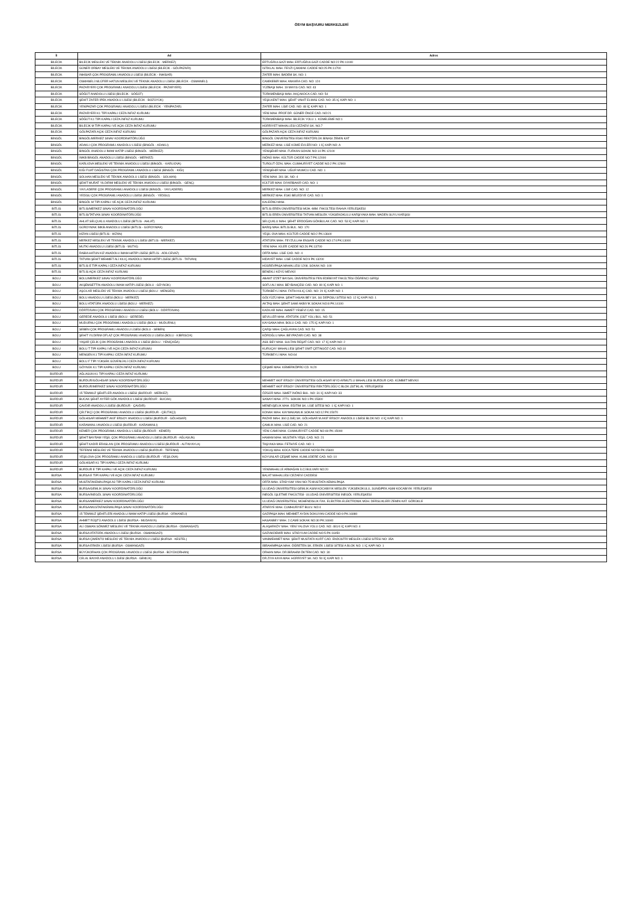ÖSYM BAŞVURU MERKEZLERİ
| İl | Ad | Adres |
| --- | --- | --- |
| BİLECİK | BİLECİK MESLEKİ VE TEKNİK ANADOLU LİSESİ (BİLECİK - MERKEZ) | ERTUĞRULGAZİ MAH. ERTUĞRULGAZİ CADDE NO:22 PK:11040 |
| BİLECİK | GÜNER ORBAY MESLEKİ VE TEKNİK ANADOLU LİSESİ (BİLECİK - GÖLPAZARI) | İSTİKLAL MAH. FEVZİ ÇAKMAK CADDE NO:25 PK:11700 |
| BİLECİK | İNHİSAR ÇOK PROGRAMLI ANADOLU LİSESİ (BİLECİK - İNHİSAR) | ZAFER MAH. BADEM SK. NO: 1 |
| BİLECİK | OSMANELİ NİLÜFER HATUN MESLEKİ VE TEKNİK ANADOLU LİSESİ (BİLECİK - OSMANELİ) | CAMİKEBİR MAH. ANKARA CAD. NO: 124 |
| BİLECİK | PAZARYERİ ÇOK PROGRAMLI ANADOLU LİSESİ (BİLECİK - PAZARYERİ) | YÜZBAŞI MAH. 19 MAYIS CAD. NO: 43 |
| BİLECİK | SÖĞÜT ANADOLU LİSESİ (BİLECİK - SÖĞÜT) | TÜRKMENBAŞI MAH. AKÇAKOCA CAD. NO: 54 |
| BİLECİK | ŞEHİT ZAFER İPEK ANADOLU LİSESİ (BİLECİK - BOZÜYÜK) | YEŞİLKENT MAH. ŞEHİT VAHİT ELMAS CAD. NO: 35 İÇ KAPI NO: 1 |
| BİLECİK | YENİPAZAR ÇOK PROGRAMLI ANADOLU LİSESİ (BİLECİK - YENİPAZAR) | ZAFER MAH. LİSE CAD. NO: 48 İÇ KAPI NO: 1 |
| BİLECİK | PAZARYERİ K1 TİPİ KAPALI CEZA İNFAZ KURUMU | YENİ MAH. PROF.DR. GÜNER ÖNCE CAD. NO:21 |
| BİLECİK | SÖĞÜT K1 TİPİ KAPALI CEZA İNFAZ KURUMU | TÜRKMENBAŞI MAH. BİLECİK YOLU 1. KÜMELEME NO:1 |
| BİLECİK | BİLECİK M TİPİ KAPALI VE AÇIK CEZA İNFAZ KURUMU | HÜRRİYET MAHALLESİ CEZAEVİ SK. NO.7 |
| BİLECİK | GÖLPAZARI AÇIK CEZA İNFAZ KURUMU | GÖLPAZARI AÇIK CEZA İNFAZ KURUMU |
| BİNGÖL | BİNGÖL/MERKEZ SINAV KOORDİNATÖRLÜĞÜ | BİNGÖL ÜNİVERSİTESİ ESKİ REKTÖRLÜK BİNASI ZEMİN KAT |
| BİNGÖL | ADAKLI ÇOK PROGRAMLI ANADOLU LİSESİ (BİNGÖL - ADAKLI) | MERKEZ MAH. LİSE KÜME EVLERİ NO: 1 İÇ KAPI NO: A |
| BİNGÖL | BİNGÖL ANADOLU İMAM HATİP LİSESİ (BİNGÖL - MERKEZ) | YENİŞEHİR MAH. FURKAN SOKAK NO:14 PK:12100 |
| BİNGÖL | İMKB BİNGÖL ANADOLU LİSESİ (BİNGÖL - MERKEZ) | İNÖNÜ MAH. KÜLTÜR CADDE NO:7 PK:12000 |
| BİNGÖL | KARLIOVA MESLEKİ VE TEKNİK ANADOLU LİSESİ (BİNGÖL - KARLIOVA) | TURGUT ÖZAL MAH. CUMHURİYET CADDE NO:2 PK:12900 |
| BİNGÖL | KİĞI FUAT DAĞISTAN ÇOK PROGRAMLI ANADOLU LİSESİ (BİNGÖL - KİĞI) | YENİŞEHİR MAH. UĞUR MUMCU CAD. NO: 1 |
| BİNGÖL | SOLHAN MESLEKİ VE TEKNİK ANADOLU LİSESİ (BİNGÖL - SOLHAN) | YENİ MAH. 301 SK. NO: 4 |
| BİNGÖL | ŞEHİT MURAT YILDIRIM MESLEKİ VE TEKNİK ANADOLU LİSESİ (BİNGÖL - GENÇ) | KÜLTÜR MAH. DİYARBAKIR CAD. NO: 1 |
| BİNGÖL | YAYLADERE ÇOK PROGRAMLI ANADOLU LİSESİ (BİNGÖL - YAYLADERE) | MERKEZ MAH. LİSE CAD. NO: 12 |
| BİNGÖL | YEDİSU ÇOK PROGRAMLI ANADOLU LİSESİ (BİNGÖL - YEDİSU) | MERKEZ MAH. ESKİ BELEDİYE CAD. NO: 1 |
| BİNGÖL | BİNGÖL M TİPİ KAPALI VE AÇIK CEZA İNFAZ KURUMU | KALEÖNÜ MAH. |
| BİTLİS | BİTLİS/MERKEZ SINAV KOORDİNATÖRLÜĞÜ | BİTLİS EREN ÜNİVERSİTESİ MÜH.-MİM. FAKÜLTESİ RAHVA YERLEŞKESİ |
| BİTLİS | BİTLİS/TATVAN SINAV KOORDİNATÖRLÜĞÜ | BİTLİS EREN ÜNİVERSİTESİ TATVAN MESLEK YÜKSEKOKULU KARŞIYAKA MAH. MADEN SUYU KARŞISI |
| BİTLİS | AHLAT SELÇUKLU ANADOLU LİSESİ (BİTLİS - AHLAT) | SELÇUKLU MAH. ŞEHİT ERDOĞAN GÖKBULAK CAD. NO: 53 İÇ KAPI NO: 1 |
| BİTLİS | GÜROYMAK İMKB ANADOLU LİSESİ (BİTLİS - GÜROYMAK) | BARIŞ MAH. BİTLİS BUL. NO: 170 |
| BİTLİS | HİZAN LİSESİ (BİTLİS - HİZAN) | YEŞİL OVA MAH. KÜLTÜR CADDE NO:2 PK:13600 |
| BİTLİS | MERKEZ MESLEKİ VE TEKNİK ANADOLU LİSESİ (BİTLİS - MERKEZ) | ATATÜRK MAH. FEYZULLAH ENSARİ CADDE NO:174 PK:13000 |
| BİTLİS | MUTKİ ANADOLU LİSESİ (BİTLİS - MUTKİ) | YENİ MAH. KİLER CADDE NO:26 PK:13700 |
| BİTLİS | RABİA HATUN KIZ ANADOLU İMAM HATİP LİSESİ (BİTLİS - ADİLCEVAZ) | ORTA MAH. LİSE CAD. NO: 4 |
| BİTLİS | TATVAN ŞEHİT MEHMET ALİ KILIÇ ANADOLU İMAM HATİP LİSESİ (BİTLİS - TATVAN) | HİDAYET MAH. LİSE CADDE NO:9 PK:13200 |
| BİTLİS | BİTLİS E TİPİ KAPALI CEZA İNFAZ KURUMU | HÜSREVPAŞA MAHALLESİ 1208. SOKAK NO: 100 |
| BİTLİS | BİTLİS AÇIK CEZA İNFAZ KURUMU | BENEKLİ KÖYÜ MEVKİİ |
| BOLU | BOLU/MERKEZ SINAV KOORDİNATÖRLÜĞÜ | ABANT İZZET BAYSAL ÜNİVERSİTESİ FEN EDEBİYAT FAKÜLTESİ ÖĞRENCİ GİRİŞİ |
| BOLU | AKŞEMSETTİN ANADOLU İMAM HATİP LİSESİ (BOLU - GÖYNÜK) | SOFU ALİ MAH. BEYBAHÇESİ CAD. NO: 80 İÇ KAPI NO: 1 |
| BOLU | AŞCILAR MESLEKİ VE TEKNİK ANADOLU LİSESİ (BOLU - MENGEN) | TÜRKBEYLİ MAH. FATİH KILIÇ CAD. NO: 20 İÇ KAPI NO: 1 |
| BOLU | BOLU ANADOLU LİSESİ (BOLU - MERKEZ) | GÖLYÜZÜ MAH. ŞEHİT İHSAN BEY SK. SU DEPOSU SİTESİ NO: 12 İÇ KAPI NO: 1 |
| BOLU | BOLU ATATÜRK ANADOLU LİSESİ (BOLU - MERKEZ) | AKTAŞ MAH. ŞEHİT SAMİ AKBIYIK SOKAK NO:8 PK:14100 |
| BOLU | DÖRTDİVAN ÇOK PROGRAMLI ANADOLU LİSESİ (BOLU - DÖRTDİVAN) | KADILAR MAH. AHMET YESEVİ CAD. NO: 15 |
| BOLU | GEREDE ANADOLU LİSESİ (BOLU - GEREDE) | SEVİLLER MAH. ATATÜRK (ÜST YOL) BUL. NO: 51 |
| BOLU | MUDURNU ÇOK PROGRAMLI ANADOLU LİSESİ (BOLU - MUDURNU) | KAYGANA MAH. BOLU CAD. NO: 175 İÇ KAPI NO: 1 |
| BOLU | SEBEN ÇOK PROGRAMLI ANADOLU LİSESİ (BOLU - SEBEN) | ÇARŞI MAH. ÇAĞLAYAN CAD. NO: 51 |
| BOLU | ŞEHİT YILDIRIM OFLAZ ÇOK PROGRAMLI ANADOLU LİSESİ (BOLU - KIBRISCIK) | KÖROĞLU MAH. BEYPAZARI CAD. NO: 38 |
| BOLU | YAŞAR ÇELİK ÇOK PROGRAMLI ANADOLU LİSESİ (BOLU - YENİÇAĞA) | ASİL BEY MAH. SULTAN REŞAT CAD. NO: 17 İÇ KAPI NO: 2 |
| BOLU | BOLU T TİPİ KAPALI VE AÇIK CEZA İNFAZ KURUMU | KURUÇAY MAHALLESİ ŞEHİT ÜMİT ÇETİNGÖZ CAD. NO:10 |
| BOLU | MENGEN K1 TİPİ KAPALI CEZA İNFAZ KURUMU | TÜRKBEYLİ MAH. NO:64 |
| BOLU | BOLU F TİPİ YÜKSEK GÜVENLİKLİ CEZA İNFAZ KURUMU | |
| BOLU | GÖYNÜK K1 TİPİ KAPALI CEZA İNFAZ KURUMU | ÇEŞME MAH. KEMERKÖPRÜ CD. N:20 |
| BURDUR | AĞLASUN K1 TİPİ KAPALI CEZA İNFAZ KURUMU | |
| BURDUR | BURDUR/GÖLHİSAR SINAV KOORDİNATÖRLÜĞÜ | MEHMET AKİF ERSOY ÜNİVERSİTESİ GÖLHİSAR MYO ARMUTLU MAHALLESİ BURDUR CAD. KÜMBET MEVKİİ |
| BURDUR | BURDUR/MERKEZ SINAV KOORDİNATÖRLÜĞÜ | MEHMET AKİF ERSOY ÜNİVERSİTESİ REKTÖRLÜĞÜ C BLOK (İSTİKLAL YERLEŞKESİ |
| BURDUR | 15 TEMMUZ ŞEHİTLER ANADOLU LİSESİ (BURDUR - MERKEZ) | ÖZGÜR MAH. İSMET İNÖNÜ BUL. NO: 31 İÇ KAPI NO: 33 |
| BURDUR | BUCAK ŞEHİT AYFER GÖK ANADOLU LİSESİ (BURDUR - BUCAK) | SANAYİ MAH. 2771. SOKAK NO:1 PK:15300 |
| BURDUR | ÇAVDIR ANADOLU LİSESİ (BURDUR - ÇAVDIR) | MENEVŞELİK MAH. EĞİTİM SK. LİSE SİTESİ NO: 1 İÇ KAPI NO: 1 |
| BURDUR | ÇELTİKÇİ ÇOK PROGRAMLI ANADOLU LİSESİ (BURDUR - ÇELTİKÇİ) | KONAK MAH. KAYMAKAMLIK SOKAK NO:12 PK:15070 |
| BURDUR | GÖLHİSAR MEHMET AKİF ERSOY ANADOLU LİSESİ (BURDUR - GÖLHİSAR) | PAZAR MAH. 360 (LİSE) SK. GÖLHİSAR M.AKİF ERSOY ANADOLU LİSESİ BLOK NO: 4 İÇ KAPI NO: 1 |
| BURDUR | KARAMANLI ANADOLU LİSESİ (BURDUR - KARAMANLI) | ÇAMLIK MAH. LİSE CAD. NO: 21 |
| BURDUR | KEMER ÇOK PROGRAMLI ANADOLU LİSESİ (BURDUR - KEMER) | YENİ CAMİİ MAH. CUMHURİYET CADDE NO:69 PK:15090 |
| BURDUR | ŞEHİT BAYRAM YEŞİL ÇOK PROGRAMLI ANADOLU LİSESİ (BURDUR - AĞLASUN) | HAMAM MAH. MUSTAFA YEŞİL CAD. NO: 21 |
| BURDUR | ŞEHİT KADİR ERASLAN ÇOK PROGRAMLI ANADOLU LİSESİ (BURDUR - ALTINYAYLA) | TAŞYAKA MAH. FETHİYE CAD. NO: 1 |
| BURDUR | TEFENNİ MESLEKİ VE TEKNİK ANADOLU LİSESİ (BURDUR - TEFENNİ) | YOKUŞ MAH. KOCA TEPE CADDE NO:59 PK:15600 |
| BURDUR | YEŞİLOVA ÇOK PROGRAMLI ANADOLU LİSESİ (BURDUR - YEŞİLOVA) | KOYUNLAR ÇEŞME MAH. KUMLUDERE CAD. NO: 10 |
| BURDUR | GÖLHİSAR K1 TİPİ KAPALI CEZA İNFAZ KURUMU | |
| BURDUR | BURDUR E TİPİ KAPALI VE AÇIK CEZA İNFAZ KURUMU | YENİMAHALLE ARMAĞAN İLCİ BULVARI NO:20 |
| BURSA | BURSA E TİPİ KAPALI VE AÇIK CEZA İNFAZ KURUMU | BALAT MAHALLESİ CEZAEVİ CADDESİ |
| BURSA | MUSTAFAKEMALPAŞA A3 TİPİ KAPALI CEZA İNFAZ KURUMU | ORTA MAH. STADYUM YANI NO:75 MUSTAFA KEMALPAŞA |
| BURSA | BURSA/GEMLİK SINAV KOORDİNATÖRLÜĞÜ | ULUDAĞ ÜNİVERSİTESİ GEMLİK ASIM KOCABIYIK MESLEK YÜKSEKOKULU, SUNĞİPEK ASIM KOCABIYIK YERLEŞKESİ |
| BURSA | BURSA/İNEGÖL SINAV KOORDİNATÖRLÜĞÜ | İNEGÖL İŞLETME FAKÜLTESİ- ULUDAĞ ÜNİVERSİTESİ İNEGÖL YERLEŞKESİ |
| BURSA | BURSA/MERKEZ SINAV KOORDİNATÖRLÜĞÜ | ULUDAĞ ÜNİVERSİTESİ, MÜHENDİSLİK FAK. ELEKTRİK-ELEKTRONİK MÜH. DERSLİKLERİ ZEMİN KAT. GÖRÜKLE |
| BURSA | BURSA/MUSTAFAKEMALPAŞA SINAV KOORDİNATÖRLÜĞÜ | ATARİYE MAH. CUMHURİYET BULV. NO:4 |
| BURSA | 15 TEMMUZ ŞEHİTLERİ ANADOLU İMAM HATİP LİSESİ (BURSA - ORHANELİ) | GAZİPAŞA MAH. MEHMET AYDIN DOKUYAN CADDE NO:9 PK:16980 |
| BURSA | AHMET RÜŞTÜ ANADOLU LİSESİ (BURSA - MUDANYA) | HASANBEY MAH. 2.CAMİİ SOKAK NO:30 PK:16940 |
| BURSA | ALİ OSMAN SÖNMEZ MESLEKİ VE TEKNİK ANADOLU LİSESİ (BURSA - OSMANGAZİ) | ALAŞARKÖY MAH. YENİ YALOVA YOLU CAD. NO: 481/4 İÇ KAPI NO: 4 |
| BURSA | BURSA ATATÜRK ANADOLU LİSESİ (BURSA - OSMANGAZİ) | GAZİAKDEMİR MAH. STADYUM CADDE NO:5 PK:16050 |
| BURSA | BURSA ÇİMENTO MESLEKİ VE TEKNİK ANADOLU LİSESİ (BURSA - KESTEL) | VANİMEHMET MAH. ŞEHİT MUSTAFA KURT CAD. ENDÜSTRİ MESLEK LİSESİ SİTESİ NO: 35A |
| BURSA | BURSA ERKEK LİSESİ (BURSA - OSMANGAZİ) | İBRAHİMPAŞA MAH. ÖĞRETEN SK. ERKEK LİSESİ SİTESİ A BLOK NO: 1 İÇ KAPI NO: 1 |
| BURSA | BÜYÜKORHAN ÇOK PROGRAMLI ANADOLU LİSESİ (BURSA - BÜYÜKORHAN) | ORHAN MAH. DR.İBRAHİM ÖKTEM CAD. NO: 30 |
| BURSA | CELAL BAYAR ANADOLU LİSESİ (BURSA - GEMLİK) | DR.ZİYA KAYA MAH. HÜRRİYET SK. NO: 50 İÇ KAPI NO: 1 |